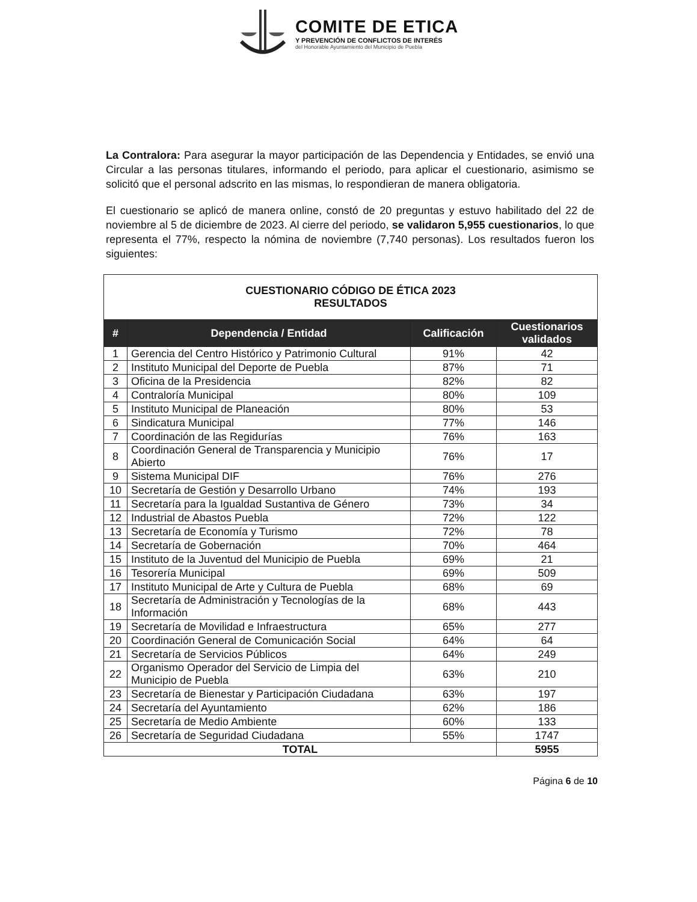COMITE DE ETICA
Y PREVENCIÓN DE CONFLICTOS DE INTERÉS
del Honorable Ayuntamiento del Municipio de Puebla
La Contralora: Para asegurar la mayor participación de las Dependencia y Entidades, se envió una Circular a las personas titulares, informando el periodo, para aplicar el cuestionario, asimismo se solicitó que el personal adscrito en las mismas, lo respondieran de manera obligatoria.
El cuestionario se aplicó de manera online, constó de 20 preguntas y estuvo habilitado del 22 de noviembre al 5 de diciembre de 2023. Al cierre del periodo, se validaron 5,955 cuestionarios, lo que representa el 77%, respecto la nómina de noviembre (7,740 personas). Los resultados fueron los siguientes:
| CUESTIONARIO CÓDIGO DE ÉTICA 2023 RESULTADOS | | | |
| # | Dependencia / Entidad | Calificación | Cuestionarios validados |
| 1 | Gerencia del Centro Histórico y Patrimonio Cultural | 91% | 42 |
| 2 | Instituto Municipal del Deporte de Puebla | 87% | 71 |
| 3 | Oficina de la Presidencia | 82% | 82 |
| 4 | Contraloría Municipal | 80% | 109 |
| 5 | Instituto Municipal de Planeación | 80% | 53 |
| 6 | Sindicatura Municipal | 77% | 146 |
| 7 | Coordinación de las Regidurías | 76% | 163 |
| 8 | Coordinación General de Transparencia y Municipio Abierto | 76% | 17 |
| 9 | Sistema Municipal DIF | 76% | 276 |
| 10 | Secretaría de Gestión y Desarrollo Urbano | 74% | 193 |
| 11 | Secretaría para la Igualdad Sustantiva de Género | 73% | 34 |
| 12 | Industrial de Abastos Puebla | 72% | 122 |
| 13 | Secretaría de Economía y Turismo | 72% | 78 |
| 14 | Secretaría de Gobernación | 70% | 464 |
| 15 | Instituto de la Juventud del Municipio de Puebla | 69% | 21 |
| 16 | Tesorería Municipal | 69% | 509 |
| 17 | Instituto Municipal de Arte y Cultura de Puebla | 68% | 69 |
| 18 | Secretaría de Administración y Tecnologías de la Información | 68% | 443 |
| 19 | Secretaría de Movilidad e Infraestructura | 65% | 277 |
| 20 | Coordinación General de Comunicación Social | 64% | 64 |
| 21 | Secretaría de Servicios Públicos | 64% | 249 |
| 22 | Organismo Operador del Servicio de Limpia del Municipio de Puebla | 63% | 210 |
| 23 | Secretaría de Bienestar y Participación Ciudadana | 63% | 197 |
| 24 | Secretaría del Ayuntamiento | 62% | 186 |
| 25 | Secretaría de Medio Ambiente | 60% | 133 |
| 26 | Secretaría de Seguridad Ciudadana | 55% | 1747 |
| TOTAL | | | 5955 |
Página 6 de 10